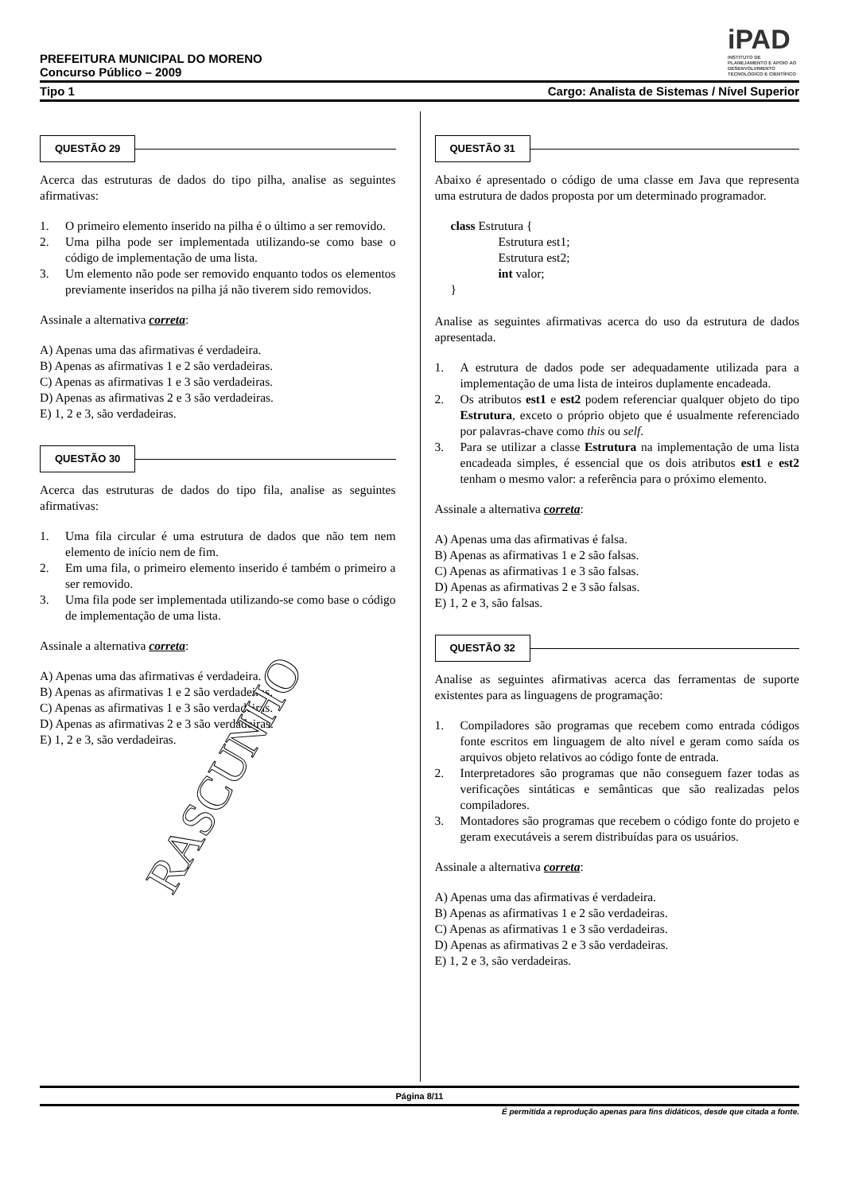iPAD
INSTITUTO DE PLANEJAMENTO E APOIO AO DESENVOLVIMENTO TECNOLÓGICO E CIENTÍFICO
PREFEITURA MUNICIPAL DO MORENO
Concurso Público – 2009
Tipo 1 Cargo: Analista de Sistemas / Nível Superior
QUESTÃO 29
Acerca das estruturas de dados do tipo pilha, analise as seguintes afirmativas:
1. O primeiro elemento inserido na pilha é o último a ser removido.
2. Uma pilha pode ser implementada utilizando-se como base o código de implementação de uma lista.
3. Um elemento não pode ser removido enquanto todos os elementos previamente inseridos na pilha já não tiverem sido removidos.
Assinale a alternativa correta:
A) Apenas uma das afirmativas é verdadeira.
B) Apenas as afirmativas 1 e 2 são verdadeiras.
C) Apenas as afirmativas 1 e 3 são verdadeiras.
D) Apenas as afirmativas 2 e 3 são verdadeiras.
E) 1, 2 e 3, são verdadeiras.
QUESTÃO 30
Acerca das estruturas de dados do tipo fila, analise as seguintes afirmativas:
1. Uma fila circular é uma estrutura de dados que não tem nem elemento de início nem de fim.
2. Em uma fila, o primeiro elemento inserido é também o primeiro a ser removido.
3. Uma fila pode ser implementada utilizando-se como base o código de implementação de uma lista.
Assinale a alternativa correta:
A) Apenas uma das afirmativas é verdadeira.
B) Apenas as afirmativas 1 e 2 são verdadeiras.
C) Apenas as afirmativas 1 e 3 são verdadeiras.
D) Apenas as afirmativas 2 e 3 são verdadeiras.
E) 1, 2 e 3, são verdadeiras.
QUESTÃO 31
Abaixo é apresentado o código de uma classe em Java que representa uma estrutura de dados proposta por um determinado programador.
class Estrutura {
Estrutura est1;
Estrutura est2;
int valor;
}
Analise as seguintes afirmativas acerca do uso da estrutura de dados apresentada.
1. A estrutura de dados pode ser adequadamente utilizada para a implementação de uma lista de inteiros duplamente encadeada.
2. Os atributos est1 e est2 podem referenciar qualquer objeto do tipo Estrutura, exceto o próprio objeto que é usualmente referenciado por palavras-chave como this ou self.
3. Para se utilizar a classe Estrutura na implementação de uma lista encadeada simples, é essencial que os dois atributos est1 e est2 tenham o mesmo valor: a referência para o próximo elemento.
Assinale a alternativa correta:
A) Apenas uma das afirmativas é falsa.
B) Apenas as afirmativas 1 e 2 são falsas.
C) Apenas as afirmativas 1 e 3 são falsas.
D) Apenas as afirmativas 2 e 3 são falsas.
E) 1, 2 e 3, são falsas.
QUESTÃO 32
Analise as seguintes afirmativas acerca das ferramentas de suporte existentes para as linguagens de programação:
1. Compiladores são programas que recebem como entrada códigos fonte escritos em linguagem de alto nível e geram como saída os arquivos objeto relativos ao código fonte de entrada.
2. Interpretadores são programas que não conseguem fazer todas as verificações sintáticas e semânticas que são realizadas pelos compiladores.
3. Montadores são programas que recebem o código fonte do projeto e geram executáveis a serem distribuídas para os usuários.
Assinale a alternativa correta:
A) Apenas uma das afirmativas é verdadeira.
B) Apenas as afirmativas 1 e 2 são verdadeiras.
C) Apenas as afirmativas 1 e 3 são verdadeiras.
D) Apenas as afirmativas 2 e 3 são verdadeiras.
E) 1, 2 e 3, são verdadeiras.
RASCUNHO
Página 8/11
É permitida a reprodução apenas para fins didáticos, desde que citada a fonte.